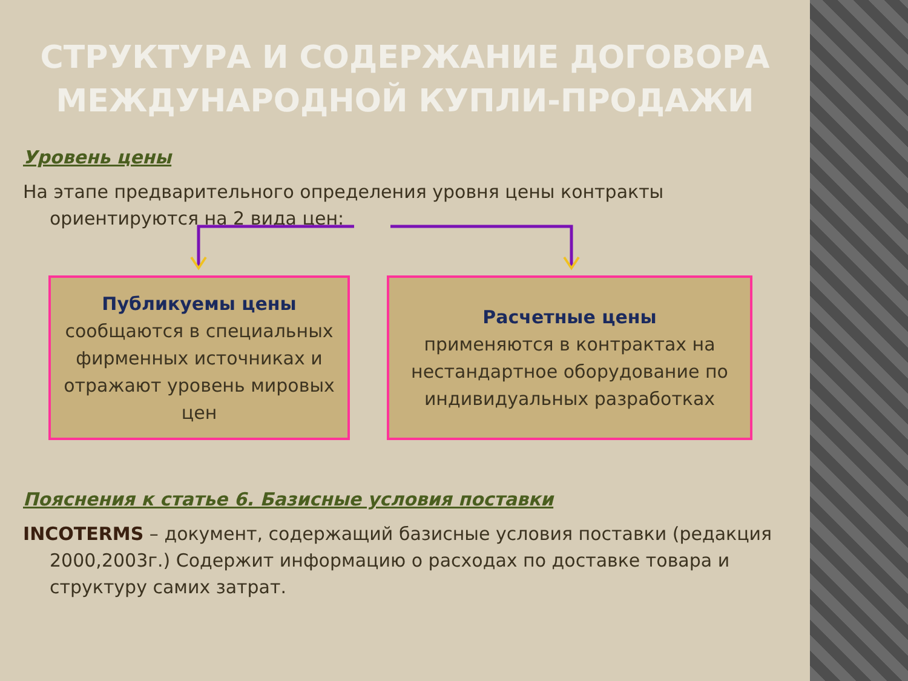СТРУКТУРА И СОДЕРЖАНИЕ ДОГОВОРА МЕЖДУНАРОДНОЙ КУПЛИ-ПРОДАЖИ
Уровень цены
На этапе предварительного определения уровня цены контракты ориентируются на 2 вида цен:
Публикуемы цены
сообщаются в специальных фирменных источниках и отражают уровень мировых цен
Расчетные цены
применяются в контрактах на нестандартное оборудование по индивидуальных разработках
Пояснения к статье 6. Базисные условия поставки
INCOTERMS – документ, содержащий базисные условия поставки (редакция 2000,2003г.) Содержит информацию о расходах по доставке товара и структуру самих затрат.